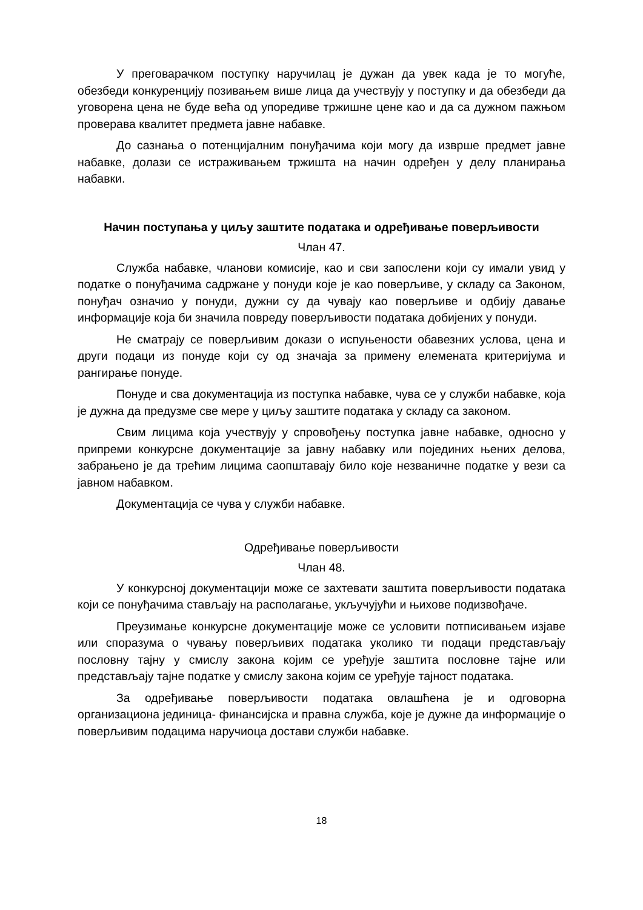У преговарачком поступку наручилац је дужан да увек када је то могуће, обезбеди конкуренцију позивањем више лица да учествују у поступку и да обезбеди да уговорена цена не буде већа од упоредиве тржишне цене као и да са дужном пажњом проверава квалитет предмета јавне набавке.
До сазнања о потенцијалним понуђачима који могу да изврше предмет јавне набавке, долази се истраживањем тржишта на начин одређен у делу планирања набавки.
Начин поступања у циљу заштите података и одређивање поверљивости
Члан 47.
Служба набавке, чланови комисије, као и сви запослени који су имали увид у податке о понуђачима садржане у понуди које је као поверљиве, у складу са Законом, понуђач означио у понуди, дужни су да чувају као поверљиве и одбију давање информације која би значила повреду поверљивости података добијених у понуди.
Не сматрају се поверљивим докази о испуњености обавезних услова, цена и други подаци из понуде који су од значаја за примену елемената критеријума и рангирање понуде.
Понуде и сва документација из поступка набавке, чува се у служби набавке, која је дужна да предузме све мере у циљу заштите података у складу са законом.
Свим лицима која учествују у спровођењу поступка јавне набавке, односно у припреми конкурсне документације за јавну набавку или појединих њених делова, забрањено је да трећим лицима саопштавају било које незваничне податке у вези са јавном набавком.
Документација се чува у служби набавке.
Одређивање поверљивости
Члан 48.
У конкурсној документацији може се захтевати заштита поверљивости података који се понуђачима стављају на располагање, укључујући и њихове подизвођаче.
Преузимање конкурсне документације може се условити потписивањем изјаве или споразума о чувању поверљивих података уколико ти подаци представљају пословну тајну у смислу закона којим се уређује заштита пословне тајне или представљају тајне податке у смислу закона којим се уређује тајност података.
За одређивање поверљивости података овлашћена је и одговорна организациона јединица- финансијска и правна служба, које је дужне да информације о поверљивим подацима наручиоца достави служби набавке.
18